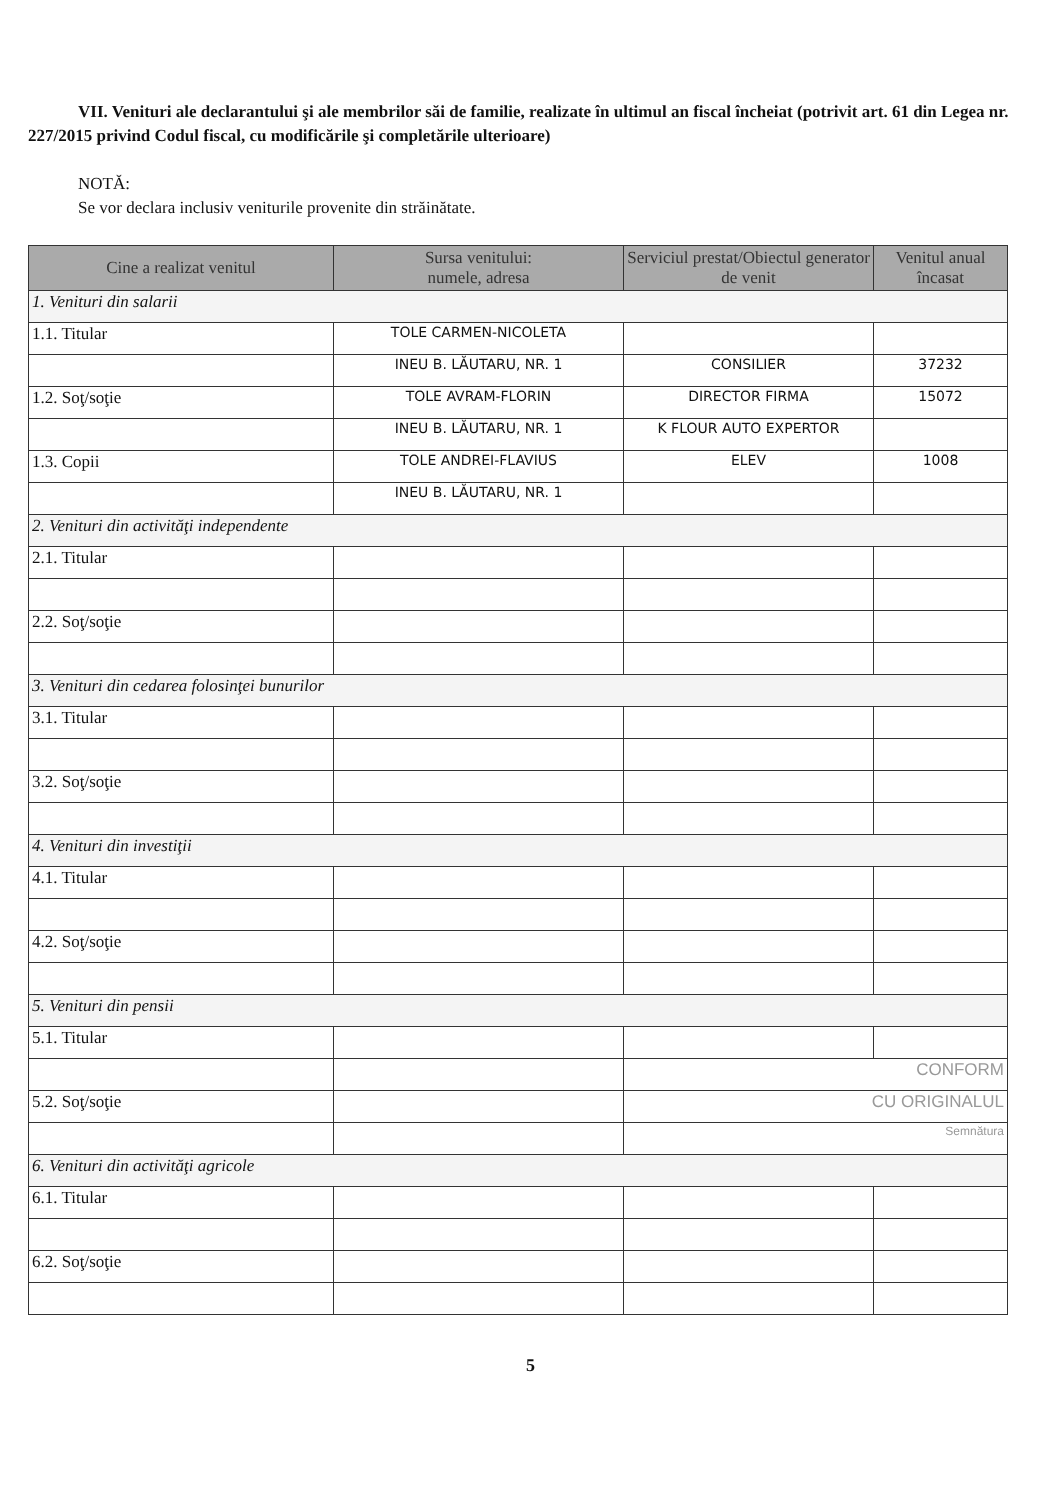VII. Venituri ale declarantului şi ale membrilor săi de familie, realizate în ultimul an fiscal încheiat (potrivit art. 61 din Legea nr. 227/2015 privind Codul fiscal, cu modificările şi completările ulterioare)
NOTĂ:
Se vor declara inclusiv veniturile provenite din străinătate.
| Cine a realizat venitul | Sursa venitului: numele, adresa | Serviciul prestat/Obiectul generator de venit | Venitul anual încasat |
| --- | --- | --- | --- |
| 1. Venituri din salarii | | | |
| 1.1. Titular | TOLE CARMEN-NICOLETA | | |
| | INEU B. LĂUTARU, NR. 1 | CONSILIER | 37232 |
| 1.2. Soţ/soţie | TOLE AVRAM-FLORIN | DIRECTOR FIRMA | 15072 |
| | INEU B. LĂUTARU, NR. 1 | K FLOUR AUTO EXPERTOR | |
| 1.3. Copii | TOLE ANDREI-FLAVIUS | ELEV | 1008 |
| | INEU B. LĂUTARU, NR. 1 | | |
| 2. Venituri din activităţi independente | | | |
| 2.1. Titular | | | |
| 2.2. Soţ/soţie | | | |
| 3. Venituri din cedarea folosinţei bunurilor | | | |
| 3.1. Titular | | | |
| 3.2. Soţ/soţie | | | |
| 4. Venituri din investiţii | | | |
| 4.1. Titular | | | |
| 4.2. Soţ/soţie | | | |
| 5. Venituri din pensii | | | |
| 5.1. Titular | | | |
| | | CONFORM | |
| 5.2. Soţ/soţie | | CU ORIGINALUL | |
| | | Semnătura | |
| 6. Venituri din activităţi agricole | | | |
| 6.1. Titular | | | |
| 6.2. Soţ/soţie | | | |
5